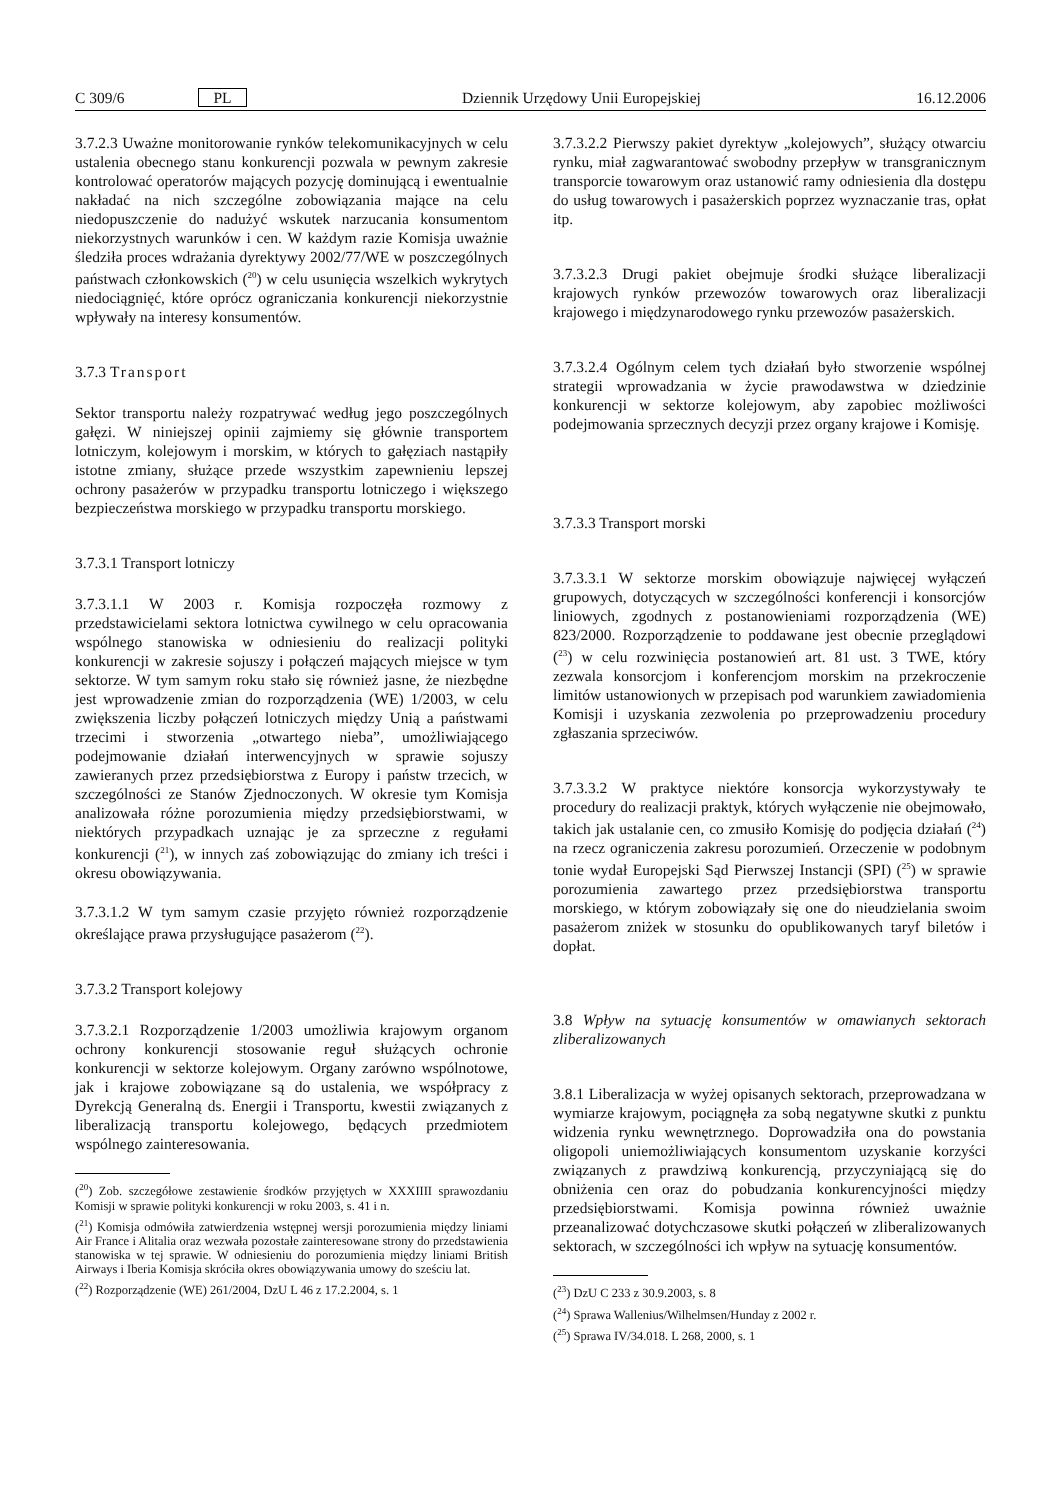C 309/6 PL Dziennik Urzędowy Unii Europejskiej 16.12.2006
3.7.2.3 Uważne monitorowanie rynków telekomunikacyjnych w celu ustalenia obecnego stanu konkurencji pozwala w pewnym zakresie kontrolować operatorów mających pozycję dominującą i ewentualnie nakładać na nich szczególne zobowiązania mające na celu niedopuszczenie do nadużyć wskutek narzucania konsumentom niekorzystnych warunków i cen. W każdym razie Komisja uważnie śledziła proces wdrażania dyrektywy 2002/77/WE w poszczególnych państwach członkowskich (<sup>20</sup>) w celu usunięcia wszelkich wykrytych niedociągnięć, które oprócz ograniczania konkurencji niekorzystnie wpływały na interesy konsumentów.
3.7.3 Transport
Sektor transportu należy rozpatrywać według jego poszczególnych gałęzi. W niniejszej opinii zajmiemy się głównie transportem lotniczym, kolejowym i morskim, w których to gałęziach nastąpiły istotne zmiany, służące przede wszystkim zapewnieniu lepszej ochrony pasażerów w przypadku transportu lotniczego i większego bezpieczeństwa morskiego w przypadku transportu morskiego.
3.7.3.1 Transport lotniczy
3.7.3.1.1 W 2003 r. Komisja rozpoczęła rozmowy z przedstawicielami sektora lotnictwa cywilnego w celu opracowania wspólnego stanowiska w odniesieniu do realizacji polityki konkurencji w zakresie sojuszy i połączeń mających miejsce w tym sektorze. W tym samym roku stało się również jasne, że niezbędne jest wprowadzenie zmian do rozporządzenia (WE) 1/2003, w celu zwiększenia liczby połączeń lotniczych między Unią a państwami trzecimi i stworzenia „otwartego nieba”, umożliwiającego podejmowanie działań interwencyjnych w sprawie sojuszy zawieranych przez przedsiębiorstwa z Europy i państw trzecich, w szczególności ze Stanów Zjednoczonych. W okresie tym Komisja analizowała różne porozumienia między przedsiębiorstwami, w niektórych przypadkach uznając je za sprzeczne z regułami konkurencji (<sup>21</sup>), w innych zaś zobowiązując do zmiany ich treści i okresu obowiązywania.
3.7.3.1.2 W tym samym czasie przyjęto również rozporządzenie określające prawa przysługujące pasażerom (<sup>22</sup>).
3.7.3.2 Transport kolejowy
3.7.3.2.1 Rozporządzenie 1/2003 umożliwia krajowym organom ochrony konkurencji stosowanie reguł służących ochronie konkurencji w sektorze kolejowym. Organy zarówno wspólnotowe, jak i krajowe zobowiązane są do ustalenia, we współpracy z Dyrekcją Generalną ds. Energii i Transportu, kwestii związanych z liberalizacją transportu kolejowego, będących przedmiotem wspólnego zainteresowania.
(<sup>20</sup>) Zob. szczegółowe zestawienie środków przyjętych w XXXIIII sprawozdaniu Komisji w sprawie polityki konkurencji w roku 2003, s. 41 i n.
(<sup>21</sup>) Komisja odmówiła zatwierdzenia wstępnej wersji porozumienia między liniami Air France i Alitalia oraz wezwała pozostałe zainteresowane strony do przedstawienia stanowiska w tej sprawie. W odniesieniu do porozumienia między liniami British Airways i Iberia Komisja skróciła okres obowiązywania umowy do sześciu lat.
(<sup>22</sup>) Rozporządzenie (WE) 261/2004, DzU L 46 z 17.2.2004, s. 1
3.7.3.2.2 Pierwszy pakiet dyrektyw „kolejowych”, służący otwarciu rynku, miał zagwarantować swobodny przepływ w transgranicznym transporcie towarowym oraz ustanowić ramy odniesienia dla dostępu do usług towarowych i pasażerskich poprzez wyznaczanie tras, opłat itp.
3.7.3.2.3 Drugi pakiet obejmuje środki służące liberalizacji krajowych rynków przewozów towarowych oraz liberalizacji krajowego i międzynarodowego rynku przewozów pasażerskich.
3.7.3.2.4 Ogólnym celem tych działań było stworzenie wspólnej strategii wprowadzania w życie prawodawstwa w dziedzinie konkurencji w sektorze kolejowym, aby zapobiec możliwości podejmowania sprzecznych decyzji przez organy krajowe i Komisję.
3.7.3.3 Transport morski
3.7.3.3.1 W sektorze morskim obowiązuje najwięcej wyłączeń grupowych, dotyczących w szczególności konferencji i konsorcjów liniowych, zgodnych z postanowieniami rozporządzenia (WE) 823/2000. Rozporządzenie to poddawane jest obecnie przeglądowi (<sup>23</sup>) w celu rozwinięcia postanowień art. 81 ust. 3 TWE, który zezwala konsorcjom i konferencjom morskim na przekroczenie limitów ustanowionych w przepisach pod warunkiem zawiadomienia Komisji i uzyskania zezwolenia po przeprowadzeniu procedury zgłaszania sprzeciwów.
3.7.3.3.2 W praktyce niektóre konsorcja wykorzystywały te procedury do realizacji praktyk, których wyłączenie nie obejmowało, takich jak ustalanie cen, co zmusiło Komisję do podjęcia działań (<sup>24</sup>) na rzecz ograniczenia zakresu porozumień. Orzeczenie w podobnym tonie wydał Europejski Sąd Pierwszej Instancji (SPI) (<sup>25</sup>) w sprawie porozumienia zawartego przez przedsiębiorstwa transportu morskiego, w którym zobowiązały się one do nieudzielania swoim pasażerom zniżek w stosunku do opublikowanych taryf biletów i dopłat.
3.8 Wpływ na sytuację konsumentów w omawianych sektorach zliberalizowanych
3.8.1 Liberalizacja w wyżej opisanych sektorach, przeprowadzana w wymiarze krajowym, pociągnęła za sobą negatywne skutki z punktu widzenia rynku wewnętrznego. Doprowadziła ona do powstania oligopoli uniemożliwiających konsumentom uzyskanie korzyści związanych z prawdziwą konkurencją, przyczyniającą się do obniżenia cen oraz do pobudzania konkurencyjności między przedsiębiorstwami. Komisja powinna również uważnie przeanalizować dotychczasowe skutki połączeń w zliberalizowanych sektorach, w szczególności ich wpływ na sytuację konsumentów.
(<sup>23</sup>) DzU C 233 z 30.9.2003, s. 8
(<sup>24</sup>) Sprawa Wallenius/Wilhelmsen/Hunday z 2002 r.
(<sup>25</sup>) Sprawa IV/34.018. L 268, 2000, s. 1